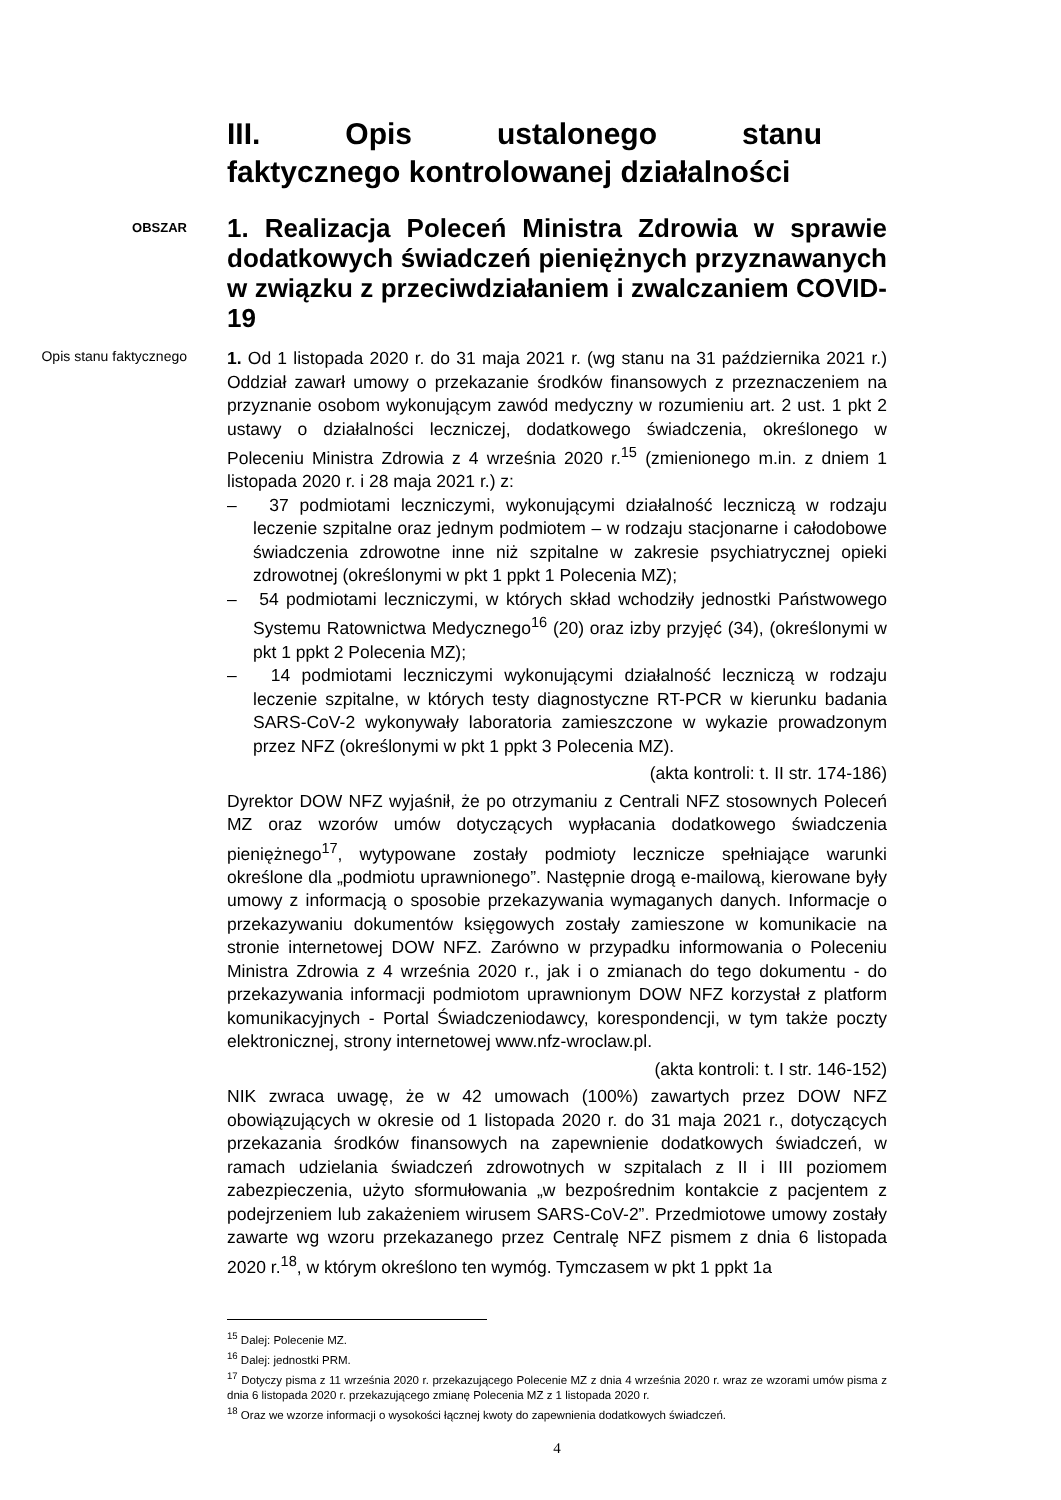III. Opis ustalonego stanu faktycznego kontrolowanej działalności
OBSZAR
1. Realizacja Poleceń Ministra Zdrowia w sprawie dodatkowych świadczeń pieniężnych przyznawanych w związku z przeciwdziałaniem i zwalczaniem COVID-19
Opis stanu faktycznego
1. Od 1 listopada 2020 r. do 31 maja 2021 r. (wg stanu na 31 października 2021 r.) Oddział zawarł umowy o przekazanie środków finansowych z przeznaczeniem na przyznanie osobom wykonującym zawód medyczny w rozumieniu art. 2 ust. 1 pkt 2 ustawy o działalności leczniczej, dodatkowego świadczenia, określonego w Poleceniu Ministra Zdrowia z 4 września 2020 r.<sup>15</sup> (zmienionego m.in. z dniem 1 listopada 2020 r. i 28 maja 2021 r.) z:
– 37 podmiotami leczniczymi, wykonującymi działalność leczniczą w rodzaju leczenie szpitalne oraz jednym podmiotem – w rodzaju stacjonarne i całodobowe świadczenia zdrowotne inne niż szpitalne w zakresie psychiatrycznej opieki zdrowotnej (określonymi w pkt 1 ppkt 1 Polecenia MZ);
– 54 podmiotami leczniczymi, w których skład wchodziły jednostki Państwowego Systemu Ratownictwa Medycznego<sup>16</sup> (20) oraz izby przyjęć (34), (określonymi w pkt 1 ppkt 2 Polecenia MZ);
– 14 podmiotami leczniczymi wykonującymi działalność leczniczą w rodzaju leczenie szpitalne, w których testy diagnostyczne RT-PCR w kierunku badania SARS-CoV-2 wykonywały laboratoria zamieszczone w wykazie prowadzonym przez NFZ (określonymi w pkt 1 ppkt 3 Polecenia MZ).
(akta kontroli: t. II str. 174-186)
Dyrektor DOW NFZ wyjaśnił, że po otrzymaniu z Centrali NFZ stosownych Poleceń MZ oraz wzorów umów dotyczących wypłacania dodatkowego świadczenia pieniężnego<sup>17</sup>, wytypowane zostały podmioty lecznicze spełniające warunki określone dla „podmiotu uprawnionego”. Następnie drogą e-mailową, kierowane były umowy z informacją o sposobie przekazywania wymaganych danych. Informacje o przekazywaniu dokumentów księgowych zostały zamieszone w komunikacie na stronie internetowej DOW NFZ. Zarówno w przypadku informowania o Poleceniu Ministra Zdrowia z 4 września 2020 r., jak i o zmianach do tego dokumentu - do przekazywania informacji podmiotom uprawnionym DOW NFZ korzystał z platform komunikacyjnych - Portal Świadczeniodawcy, korespondencji, w tym także poczty elektronicznej, strony internetowej www.nfz-wroclaw.pl.
(akta kontroli: t. I str. 146-152)
NIK zwraca uwagę, że w 42 umowach (100%) zawartych przez DOW NFZ obowiązujących w okresie od 1 listopada 2020 r. do 31 maja 2021 r., dotyczących przekazania środków finansowych na zapewnienie dodatkowych świadczeń, w ramach udzielania świadczeń zdrowotnych w szpitalach z II i III poziomem zabezpieczenia, użyto sformułowania „w bezpośrednim kontakcie z pacjentem z podejrzeniem lub zakażeniem wirusem SARS-CoV-2”. Przedmiotowe umowy zostały zawarte wg wzoru przekazanego przez Centralę NFZ pismem z dnia 6 listopada 2020 r.<sup>18</sup>, w którym określono ten wymóg. Tymczasem w pkt 1 ppkt 1a
<sup>15</sup> Dalej: Polecenie MZ.
<sup>16</sup> Dalej: jednostki PRM.
<sup>17</sup> Dotyczy pisma z 11 września 2020 r. przekazującego Polecenie MZ z dnia 4 września 2020 r. wraz ze wzorami umów pisma z dnia 6 listopada 2020 r. przekazującego zmianę Polecenia MZ z 1 listopada 2020 r.
<sup>18</sup> Oraz we wzorze informacji o wysokości łącznej kwoty do zapewnienia dodatkowych świadczeń.
4